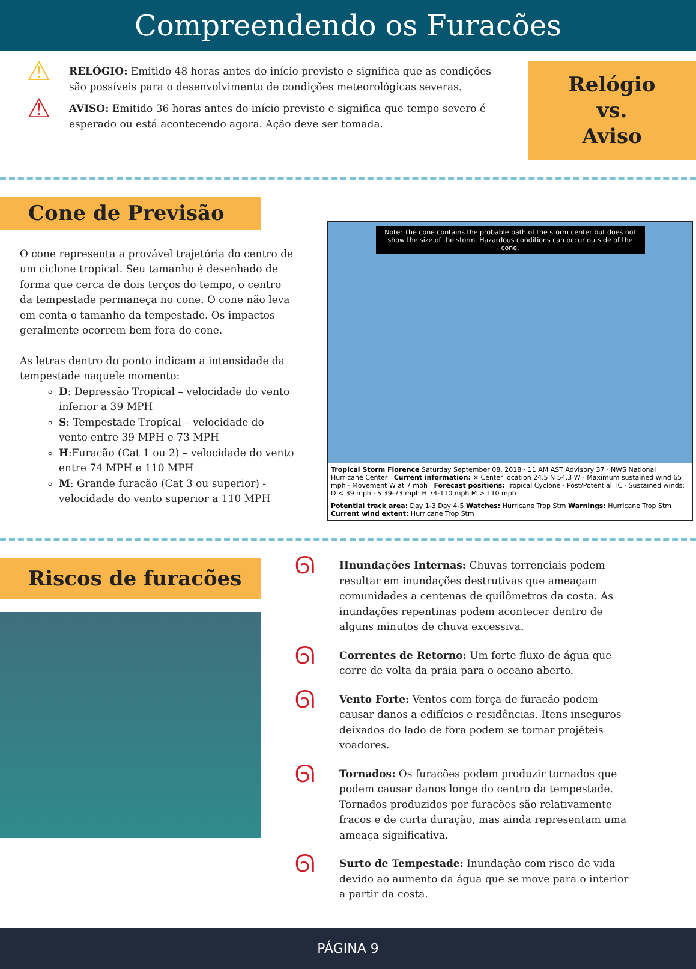Compreendendo os Furacões
⚠
RELÓGIO: Emitido 48 horas antes do início previsto e significa que as condições são possíveis para o desenvolvimento de condições meteorológicas severas.
⚠
AVISO: Emitido 36 horas antes do início previsto e significa que tempo severo é esperado ou está acontecendo agora. Ação deve ser tomada.
Relógio
vs.
Aviso
Cone de Previsão
O cone representa a provável trajetória do centro de um ciclone tropical. Seu tamanho é desenhado de forma que cerca de dois terços do tempo, o centro da tempestade permaneça no cone. O cone não leva em conta o tamanho da tempestade. Os impactos geralmente ocorrem bem fora do cone.
As letras dentro do ponto indicam a intensidade da tempestade naquele momento:
D: Depressão Tropical – velocidade do vento inferior a 39 MPH
S: Tempestade Tropical – velocidade do vento entre 39 MPH e 73 MPH
H:Furacão (Cat 1 ou 2) – velocidade do vento entre 74 MPH e 110 MPH
M: Grande furacão (Cat 3 ou superior) - velocidade do vento superior a 110 MPH
Note: The cone contains the probable path of the storm center but does not show the size of the storm. Hazardous conditions can occur outside of the cone.
Tropical Storm Florence Saturday September 08, 2018 · 11 AM AST Advisory 37 · NWS National Hurricane Center Current information: × Center location 24.5 N 54.3 W · Maximum sustained wind 65 mph · Movement W at 7 mph Forecast positions: Tropical Cyclone · Post/Potential TC · Sustained winds: D < 39 mph · S 39-73 mph H 74-110 mph M > 110 mph
Potential track area: Day 1-3 Day 4-5 Watches: Hurricane Trop Stm Warnings: Hurricane Trop Stm Current wind extent: Hurricane Trop Stm
Riscos de furacões
ᘏ
IInundações Internas: Chuvas torrenciais podem resultar em inundações destrutivas que ameaçam comunidades a centenas de quilômetros da costa. As inundações repentinas podem acontecer dentro de alguns minutos de chuva excessiva.
ᘏ
Correntes de Retorno: Um forte fluxo de água que corre de volta da praia para o oceano aberto.
ᘏ
Vento Forte: Ventos com força de furacão podem causar danos a edifícios e residências. Itens inseguros deixados do lado de fora podem se tornar projéteis voadores.
ᘏ
Tornados: Os furacões podem produzir tornados que podem causar danos longe do centro da tempestade. Tornados produzidos por furacões são relativamente fracos e de curta duração, mas ainda representam uma ameaça significativa.
ᘏ
Surto de Tempestade: Inundação com risco de vida devido ao aumento da água que se move para o interior a partir da costa.
PÁGINA 9